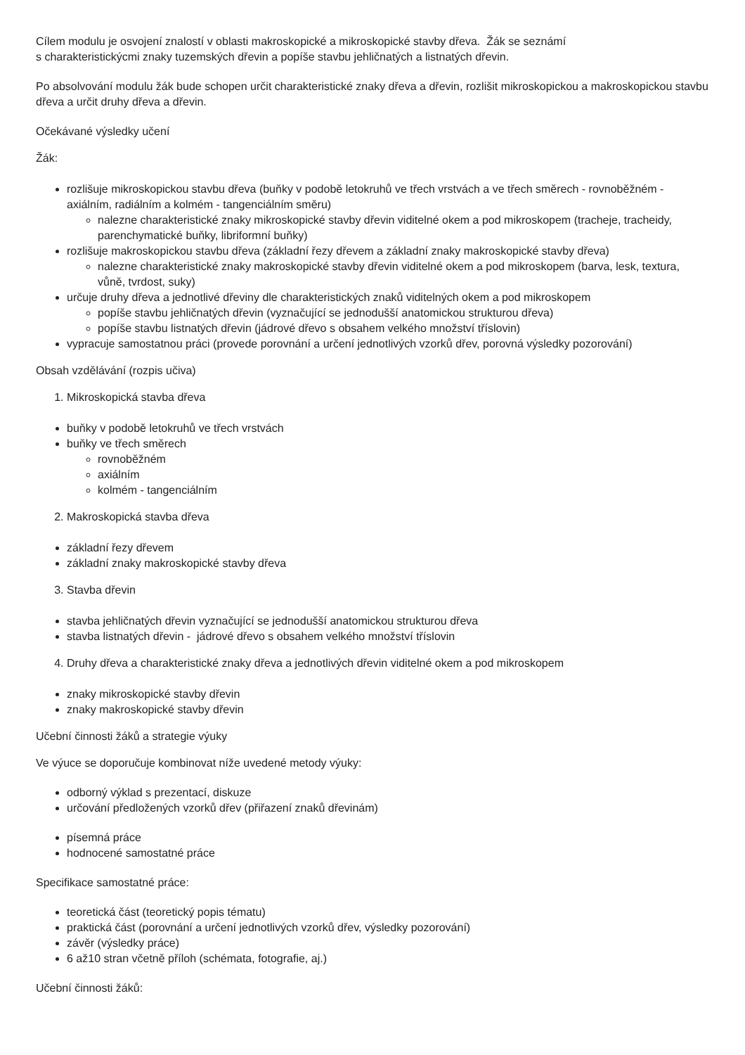Cílem modulu je osvojení znalostí v oblasti makroskopické a mikroskopické stavby dřeva. Žák se seznámí
s charakteristickýcmi znaky tuzemských dřevin a popíše stavbu jehličnatých a listnatých dřevin.
Po absolvování modulu žák bude schopen určit charakteristické znaky dřeva a dřevin, rozlišit mikroskopickou a makroskopickou stavbu dřeva a určit druhy dřeva a dřevin.
Očekávané výsledky učení
Žák:
rozlišuje mikroskopickou stavbu dřeva (buňky v podobě letokruhů ve třech vrstvách a ve třech směrech - rovnoběžném - axiálním, radiálním a kolmém - tangenciálním směru)
nalezne charakteristické znaky mikroskopické stavby dřevin viditelné okem a pod mikroskopem (tracheje, tracheidy, parenchymatické buňky, libriformní buňky)
rozlišuje makroskopickou stavbu dřeva (základní řezy dřevem a základní znaky makroskopické stavby dřeva)
nalezne charakteristické znaky makroskopické stavby dřevin viditelné okem a pod mikroskopem (barva, lesk, textura, vůně, tvrdost, suky)
určuje druhy dřeva a jednotlivé dřeviny dle charakteristických znaků viditelných okem a pod mikroskopem
popíše stavbu jehličnatých dřevin (vyznačující se jednodušší anatomickou strukturou dřeva)
popíše stavbu listnatých dřevin (jádrové dřevo s obsahem velkého množství tříslovin)
vypracuje samostatnou práci (provede porovnání a určení jednotlivých vzorků dřev, porovná výsledky pozorování)
Obsah vzdělávání (rozpis učiva)
1. Mikroskopická stavba dřeva
buňky v podobě letokruhů ve třech vrstvách
buňky ve třech směrech
rovnoběžném
axiálním
kolmém - tangenciálním
2. Makroskopická stavba dřeva
základní řezy dřevem
základní znaky makroskopické stavby dřeva
3. Stavba dřevin
stavba jehličnatých dřevin vyznačující se jednodušší anatomickou strukturou dřeva
stavba listnatých dřevin - jádrové dřevo s obsahem velkého množství tříslovin
4. Druhy dřeva a charakteristické znaky dřeva a jednotlivých dřevin viditelné okem a pod mikroskopem
znaky mikroskopické stavby dřevin
znaky makroskopické stavby dřevin
Učební činnosti žáků a strategie výuky
Ve výuce se doporučuje kombinovat níže uvedené metody výuky:
odborný výklad s prezentací, diskuze
určování předložených vzorků dřev (přiřazení znaků dřevinám)
písemná práce
hodnocené samostatné práce
Specifikace samostatné práce:
teoretická část (teoretický popis tématu)
praktická část (porovnání a určení jednotlivých vzorků dřev, výsledky pozorování)
závěr (výsledky práce)
6 až10 stran včetně příloh (schémata, fotografie, aj.)
Učební činnosti žáků: